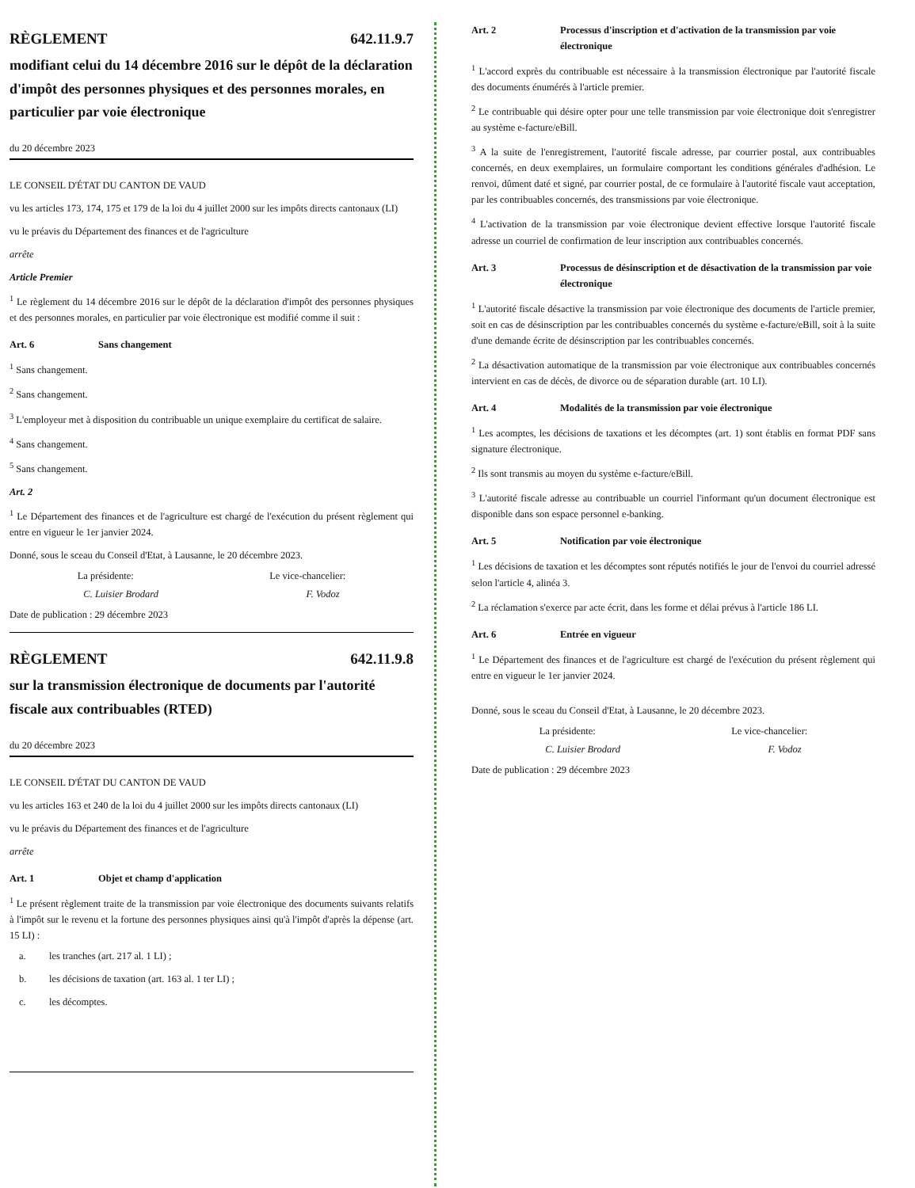RÈGLEMENT 642.11.9.7
modifiant celui du 14 décembre 2016 sur le dépôt de la déclaration d'impôt des personnes physiques et des personnes morales, en particulier par voie électronique
du 20 décembre 2023
LE CONSEIL D'ÉTAT DU CANTON DE VAUD
vu les articles 173, 174, 175 et 179 de la loi du 4 juillet 2000 sur les impôts directs cantonaux (LI)
vu le préavis du Département des finances et de l'agriculture
arrête
Article Premier
<sup>1</sup> Le règlement du 14 décembre 2016 sur le dépôt de la déclaration d'impôt des personnes physiques et des personnes morales, en particulier par voie électronique est modifié comme il suit :
Art. 6 Sans changement
<sup>1</sup> Sans changement.
<sup>2</sup> Sans changement.
<sup>3</sup> L'employeur met à disposition du contribuable un unique exemplaire du certificat de salaire.
<sup>4</sup> Sans changement.
<sup>5</sup> Sans changement.
Art. 2
<sup>1</sup> Le Département des finances et de l'agriculture est chargé de l'exécution du présent règlement qui entre en vigueur le 1er janvier 2024.
Donné, sous le sceau du Conseil d'Etat, à Lausanne, le 20 décembre 2023.
La présidente: Le vice-chancelier:
C. Luisier Brodard F. Vodoz
Date de publication : 29 décembre 2023
RÈGLEMENT 642.11.9.8
sur la transmission électronique de documents par l'autorité fiscale aux contribuables (RTED)
du 20 décembre 2023
LE CONSEIL D'ÉTAT DU CANTON DE VAUD
vu les articles 163 et 240 de la loi du 4 juillet 2000 sur les impôts directs cantonaux (LI)
vu le préavis du Département des finances et de l'agriculture
arrête
Art. 1 Objet et champ d'application
<sup>1</sup> Le présent règlement traite de la transmission par voie électronique des documents suivants relatifs à l'impôt sur le revenu et la fortune des personnes physiques ainsi qu'à l'impôt d'après la dépense (art. 15 LI) :
a. les tranches (art. 217 al. 1 LI) ;
b. les décisions de taxation (art. 163 al. 1 ter LI) ;
c. les décomptes.
Art. 2 Processus d'inscription et d'activation de la transmission par voie électronique
<sup>1</sup> L'accord exprès du contribuable est nécessaire à la transmission électronique par l'autorité fiscale des documents énumérés à l'article premier.
<sup>2</sup> Le contribuable qui désire opter pour une telle transmission par voie électronique doit s'enregistrer au système e-facture/eBill.
<sup>3</sup> A la suite de l'enregistrement, l'autorité fiscale adresse, par courrier postal, aux contribuables concernés, en deux exemplaires, un formulaire comportant les conditions générales d'adhésion. Le renvoi, dûment daté et signé, par courrier postal, de ce formulaire à l'autorité fiscale vaut acceptation, par les contribuables concernés, des transmissions par voie électronique.
<sup>4</sup> L'activation de la transmission par voie électronique devient effective lorsque l'autorité fiscale adresse un courriel de confirmation de leur inscription aux contribuables concernés.
Art. 3 Processus de désinscription et de désactivation de la transmission par voie électronique
<sup>1</sup> L'autorité fiscale désactive la transmission par voie électronique des documents de l'article premier, soit en cas de désinscription par les contribuables concernés du système e-facture/eBill, soit à la suite d'une demande écrite de désinscription par les contribuables concernés.
<sup>2</sup> La désactivation automatique de la transmission par voie électronique aux contribuables concernés intervient en cas de décès, de divorce ou de séparation durable (art. 10 LI).
Art. 4 Modalités de la transmission par voie électronique
<sup>1</sup> Les acomptes, les décisions de taxations et les décomptes (art. 1) sont établis en format PDF sans signature électronique.
<sup>2</sup> Ils sont transmis au moyen du système e-facture/eBill.
<sup>3</sup> L'autorité fiscale adresse au contribuable un courriel l'informant qu'un document électronique est disponible dans son espace personnel e-banking.
Art. 5 Notification par voie électronique
<sup>1</sup> Les décisions de taxation et les décomptes sont réputés notifiés le jour de l'envoi du courriel adressé selon l'article 4, alinéa 3.
<sup>2</sup> La réclamation s'exerce par acte écrit, dans les forme et délai prévus à l'article 186 LI.
Art. 6 Entrée en vigueur
<sup>1</sup> Le Département des finances et de l'agriculture est chargé de l'exécution du présent règlement qui entre en vigueur le 1er janvier 2024.
Donné, sous le sceau du Conseil d'Etat, à Lausanne, le 20 décembre 2023.
La présidente: Le vice-chancelier:
C. Luisier Brodard F. Vodoz
Date de publication : 29 décembre 2023